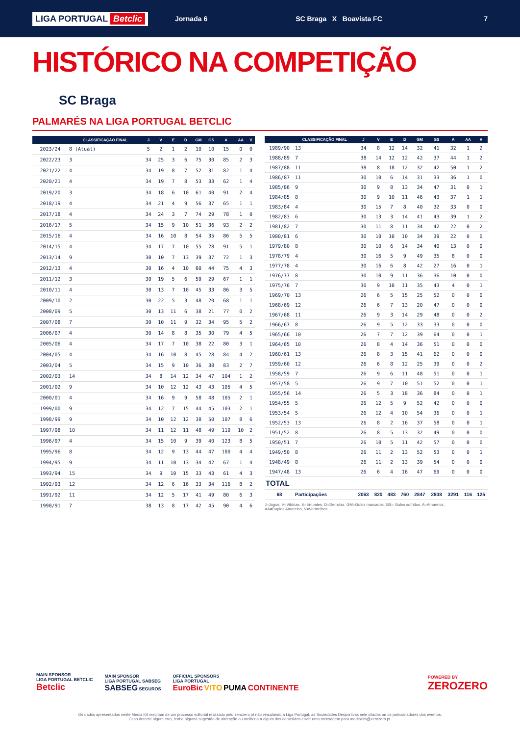LIGA PORTUGAL Betclic
Jornada 6 SC Braga X Boavista FC 7
HISTÓRICO NA COMPETIÇÃO
SC Braga
PALMARÉS NA LIGA PORTUGAL BETCLIC
| | CLASSIFICAÇÃO FINAL | J | V | E | D | GM | GS | A | AA | V |
| --- | --- | --- | --- | --- | --- | --- | --- | --- | --- | --- |
| 2023/24 | 8 (Atual) | 5 | 2 | 1 | 2 | 10 | 10 | 15 | 0 | 0 |
| 2022/23 | 3 | 34 | 25 | 3 | 6 | 75 | 30 | 85 | 2 | 3 |
| 2021/22 | 4 | 34 | 19 | 8 | 7 | 52 | 31 | 82 | 1 | 4 |
| 2020/21 | 4 | 34 | 19 | 7 | 8 | 53 | 33 | 62 | 1 | 4 |
| 2019/20 | 3 | 34 | 18 | 6 | 10 | 61 | 40 | 91 | 2 | 4 |
| 2018/19 | 4 | 34 | 21 | 4 | 9 | 56 | 37 | 65 | 1 | 1 |
| 2017/18 | 4 | 34 | 24 | 3 | 7 | 74 | 29 | 78 | 1 | 0 |
| 2016/17 | 5 | 34 | 15 | 9 | 10 | 51 | 36 | 93 | 2 | 2 |
| 2015/16 | 4 | 34 | 16 | 10 | 8 | 54 | 35 | 86 | 5 | 5 |
| 2014/15 | 4 | 34 | 17 | 7 | 10 | 55 | 28 | 91 | 5 | 1 |
| 2013/14 | 9 | 30 | 10 | 7 | 13 | 39 | 37 | 72 | 1 | 3 |
| 2012/13 | 4 | 30 | 16 | 4 | 10 | 60 | 44 | 75 | 4 | 3 |
| 2011/12 | 3 | 30 | 19 | 5 | 6 | 59 | 29 | 67 | 1 | 1 |
| 2010/11 | 4 | 30 | 13 | 7 | 10 | 45 | 33 | 86 | 3 | 5 |
| 2009/10 | 2 | 30 | 22 | 5 | 3 | 48 | 20 | 68 | 1 | 1 |
| 2008/09 | 5 | 30 | 13 | 11 | 6 | 38 | 21 | 77 | 0 | 2 |
| 2007/08 | 7 | 30 | 10 | 11 | 9 | 32 | 34 | 95 | 5 | 2 |
| 2006/07 | 4 | 30 | 14 | 8 | 8 | 35 | 30 | 79 | 4 | 5 |
| 2005/06 | 4 | 34 | 17 | 7 | 10 | 38 | 22 | 80 | 3 | 1 |
| 2004/05 | 4 | 34 | 16 | 10 | 8 | 45 | 28 | 84 | 4 | 2 |
| 2003/04 | 5 | 34 | 15 | 9 | 10 | 36 | 38 | 83 | 2 | 7 |
| 2002/03 | 14 | 34 | 8 | 14 | 12 | 34 | 47 | 104 | 1 | 2 |
| 2001/02 | 9 | 34 | 10 | 12 | 12 | 43 | 43 | 105 | 4 | 5 |
| 2000/01 | 4 | 34 | 16 | 9 | 9 | 58 | 48 | 105 | 2 | 1 |
| 1999/00 | 9 | 34 | 12 | 7 | 15 | 44 | 45 | 103 | 2 | 1 |
| 1998/99 | 9 | 34 | 10 | 12 | 12 | 38 | 50 | 107 | 8 | 6 |
| 1997/98 | 10 | 34 | 11 | 12 | 11 | 48 | 49 | 119 | 10 | 2 |
| 1996/97 | 4 | 34 | 15 | 10 | 9 | 39 | 40 | 123 | 8 | 5 |
| 1995/96 | 8 | 34 | 12 | 9 | 13 | 44 | 47 | 100 | 4 | 4 |
| 1994/95 | 9 | 34 | 11 | 10 | 13 | 34 | 42 | 67 | 1 | 4 |
| 1993/94 | 15 | 34 | 9 | 10 | 15 | 33 | 43 | 61 | 4 | 3 |
| 1992/93 | 12 | 34 | 12 | 6 | 16 | 33 | 34 | 116 | 8 | 2 |
| 1991/92 | 11 | 34 | 12 | 5 | 17 | 41 | 49 | 80 | 6 | 3 |
| 1990/91 | 7 | 38 | 13 | 8 | 17 | 42 | 45 | 90 | 4 | 6 |
| | CLASSIFICAÇÃO FINAL | J | V | E | D | GM | GS | A | AA | V |
| --- | --- | --- | --- | --- | --- | --- | --- | --- | --- | --- |
| 1989/90 | 13 | 34 | 8 | 12 | 14 | 32 | 41 | 32 | 1 | 2 |
| 1988/89 | 7 | 38 | 14 | 12 | 12 | 42 | 37 | 44 | 1 | 2 |
| 1987/88 | 11 | 38 | 8 | 18 | 12 | 32 | 42 | 50 | 1 | 2 |
| 1986/87 | 11 | 30 | 10 | 6 | 14 | 31 | 33 | 36 | 1 | 0 |
| 1985/86 | 9 | 30 | 9 | 8 | 13 | 34 | 47 | 31 | 0 | 1 |
| 1984/85 | 8 | 30 | 9 | 10 | 11 | 46 | 43 | 37 | 1 | 1 |
| 1983/84 | 4 | 30 | 15 | 7 | 8 | 40 | 32 | 33 | 0 | 0 |
| 1982/83 | 6 | 30 | 13 | 3 | 14 | 41 | 43 | 39 | 1 | 2 |
| 1981/82 | 7 | 30 | 11 | 8 | 11 | 34 | 42 | 22 | 0 | 2 |
| 1980/81 | 6 | 30 | 10 | 10 | 10 | 34 | 39 | 22 | 0 | 0 |
| 1979/80 | 8 | 30 | 10 | 6 | 14 | 34 | 40 | 13 | 0 | 0 |
| 1978/79 | 4 | 30 | 16 | 5 | 9 | 49 | 35 | 8 | 0 | 0 |
| 1977/78 | 4 | 30 | 16 | 6 | 8 | 42 | 27 | 16 | 0 | 1 |
| 1976/77 | 8 | 30 | 10 | 9 | 11 | 36 | 36 | 10 | 0 | 0 |
| 1975/76 | 7 | 30 | 9 | 10 | 11 | 35 | 43 | 4 | 0 | 1 |
| 1969/70 | 13 | 26 | 6 | 5 | 15 | 25 | 52 | 0 | 0 | 0 |
| 1968/69 | 12 | 26 | 6 | 7 | 13 | 20 | 47 | 0 | 0 | 0 |
| 1967/68 | 11 | 26 | 9 | 3 | 14 | 29 | 48 | 0 | 0 | 2 |
| 1966/67 | 8 | 26 | 9 | 5 | 12 | 33 | 33 | 0 | 0 | 0 |
| 1965/66 | 10 | 26 | 7 | 7 | 12 | 39 | 64 | 0 | 0 | 1 |
| 1964/65 | 10 | 26 | 8 | 4 | 14 | 36 | 51 | 0 | 0 | 0 |
| 1960/61 | 13 | 26 | 8 | 3 | 15 | 41 | 62 | 0 | 0 | 0 |
| 1959/60 | 12 | 26 | 6 | 8 | 12 | 25 | 39 | 0 | 0 | 2 |
| 1958/59 | 7 | 26 | 9 | 6 | 11 | 48 | 51 | 0 | 0 | 1 |
| 1957/58 | 5 | 26 | 9 | 7 | 10 | 51 | 52 | 0 | 0 | 1 |
| 1955/56 | 14 | 26 | 5 | 3 | 18 | 36 | 84 | 0 | 0 | 1 |
| 1954/55 | 5 | 26 | 12 | 5 | 9 | 52 | 42 | 0 | 0 | 0 |
| 1953/54 | 5 | 26 | 12 | 4 | 10 | 54 | 36 | 0 | 0 | 1 |
| 1952/53 | 13 | 26 | 8 | 2 | 16 | 37 | 58 | 0 | 0 | 1 |
| 1951/52 | 8 | 26 | 8 | 5 | 13 | 32 | 49 | 0 | 0 | 0 |
| 1950/51 | 7 | 26 | 10 | 5 | 11 | 42 | 57 | 0 | 0 | 0 |
| 1949/50 | 8 | 26 | 11 | 2 | 13 | 52 | 53 | 0 | 0 | 1 |
| 1948/49 | 8 | 26 | 11 | 2 | 13 | 39 | 54 | 0 | 0 | 0 |
| 1947/48 | 13 | 26 | 6 | 4 | 16 | 47 | 69 | 0 | 0 | 0 |
| TOTAL | | | | | | | | | | |
| 68 | Participações | 2063 | 820 | 483 | 760 | 2847 | 2808 | 3291 | 116 | 125 |
J=Jogos, V=Vitórias, E=Empates, D=Derrotas, GM=Golos marcados, GS= Golos sofridos, A=Amarelos,
AA=Duplos Amarelos, V=Vermelhos
MAIN SPONSOR
LIGA PORTUGAL BETCLIC
Betclic
MAIN SPONSOR
LIGA PORTUGAL SABSEG
SABSEG SEGUROS
OFFICIAL SPONSORS
LIGA PORTUGAL
EuroBic VITO PUMA CONTINENTE
POWERED BY
ZEROZERO
Os dados apresentados neste Media Kit resultam de um processo editorial realizado pelo zerozero.pt não vinculando a Liga Portugal, as Sociedades Desportivas nele citados ou os patrocinadores dos eventos.
Caso detecte algum erro, tenha alguma sugestão de alteração ou melhoria a algum dos conteúdos envie uma mensagem para mediakits@zerozero.pt.